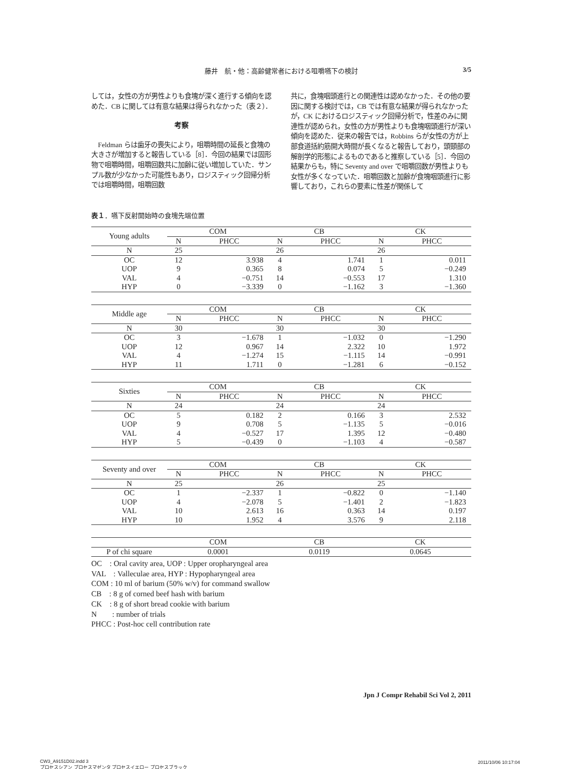藤井　航・他：高齢健常者における咀嚼嚥下の検討 3/5
しては，女性の方が男性よりも食塊が深く進行する傾向を認めた．CB に関しては有意な結果は得られなかった（表２）．
考察
　Feldman らは歯牙の喪失により，咀嚼時間の延長と食塊の大きさが増加すると報告している［8］．今回の結果では固形物で咀嚼時間，咀嚼回数共に加齢に従い増加していた．サンプル数が少なかった可能性もあり，ロジスティック回帰分析では咀嚼時間，咀嚼回数
共に，食塊咽頭進行との関連性は認めなかった．その他の要因に関する検討では，CB では有意な結果が得られなかったが，CK におけるロジスティック回帰分析で，性差のみに関連性が認められ，女性の方が男性よりも食塊咽頭進行が深い傾向を認めた．従来の報告では，Robbins らが女性の方が上部食道括約筋開大時間が長くなると報告しており，頭頸部の解剖学的形態によるものであると推察している［5］．今回の結果からも，特に Seventy and over で咀嚼回数が男性よりも女性が多くなっていた．咀嚼回数と加齢が食塊咽頭進行に影響しており，これらの要素に性差が関係して
表１．嚥下反射開始時の食塊先端位置
| Young adults | COM | | CB | | CK | |
| | N | PHCC | N | PHCC | N | PHCC |
| N | 25 | | 26 | | 26 | |
| OC | 12 | 3.938 | 4 | 1.741 | 1 | 0.011 |
| UOP | 9 | 0.365 | 8 | 0.074 | 5 | −0.249 |
| VAL | 4 | −0.751 | 14 | −0.553 | 17 | 1.310 |
| HYP | 0 | −3.339 | 0 | −1.162 | 3 | −1.360 |
| Middle age | COM | | CB | | CK | |
| | N | PHCC | N | PHCC | N | PHCC |
| N | 30 | | 30 | | 30 | |
| OC | 3 | −1.678 | 1 | −1.032 | 0 | −1.290 |
| UOP | 12 | 0.967 | 14 | 2.322 | 10 | 1.972 |
| VAL | 4 | −1.274 | 15 | −1.115 | 14 | −0.991 |
| HYP | 11 | 1.711 | 0 | −1.281 | 6 | −0.152 |
| Sixties | COM | | CB | | CK | |
| | N | PHCC | N | PHCC | N | PHCC |
| N | 24 | | 24 | | 24 | |
| OC | 5 | 0.182 | 2 | 0.166 | 3 | 2.532 |
| UOP | 9 | 0.708 | 5 | −1.135 | 5 | −0.016 |
| VAL | 4 | −0.527 | 17 | 1.395 | 12 | −0.480 |
| HYP | 5 | −0.439 | 0 | −1.103 | 4 | −0.587 |
| Seventy and over | COM | | CB | | CK | |
| | N | PHCC | N | PHCC | N | PHCC |
| N | 25 | | 26 | | 25 | |
| OC | 1 | −2.337 | 1 | −0.822 | 0 | −1.140 |
| UOP | 4 | −2.078 | 5 | −1.401 | 2 | −1.823 |
| VAL | 10 | 2.613 | 16 | 0.363 | 14 | 0.197 |
| HYP | 10 | 1.952 | 4 | 3.576 | 9 | 2.118 |
| | COM | CB | CK |
| P of chi square | 0.0001 | 0.0119 | 0.0645 |
OC　: Oral cavity area, UOP : Upper oropharyngeal area
VAL　: Valleculae area, HYP : Hypopharyngeal area
COM : 10 ml of barium (50% w/v) for command swallow
CB　: 8 g of corned beef hash with barium
CK　: 8 g of short bread cookie with barium
N　　: number of trials
PHCC : Post-hoc cell contribution rate
Jpn J Compr Rehabil Sci Vol 2, 2011
CW3_A9151D02.indd 3
プロセスシアン プロセスマゼンタ プロセスイエロー プロセスブラック
2011/10/06 10:17:04